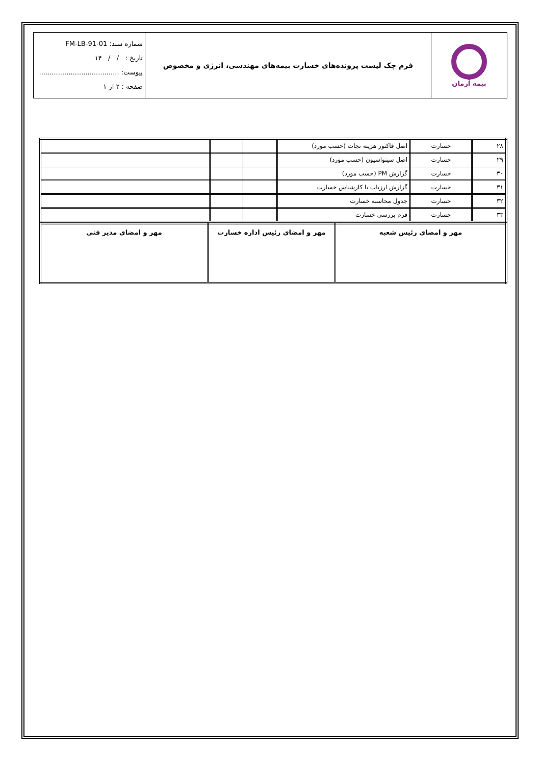| بیمه آرمان | فرم چک لیست پرونده‌های خسارت بیمه‌های مهندسی، انرژی و مخصوص | شماره سند: FM-LB-91-01 تاریخ : / / ۱۴ پیوست: ...................................... صفحه : ۲ از ۱ |
| ۲۸ | خسارت | اصل فاکتور هزینه نجات (حسب مورد) | | | |
| ۲۹ | خسارت | اصل سیتواسیون (حسب مورد) | | | |
| ۳۰ | خسارت | گزارش PM (حسب مورد) | | | |
| ۳۱ | خسارت | گزارش ارزیاب یا کارشناس خسارت | | | |
| ۳۲ | خسارت | جدول محاسبه خسارت | | | |
| ۳۳ | خسارت | فرم بررسی خسارت | | | |
| مهر و امضای رئیس شعبه | مهر و امضای رئیس اداره خسارت | مهر و امضای مدیر فنی |